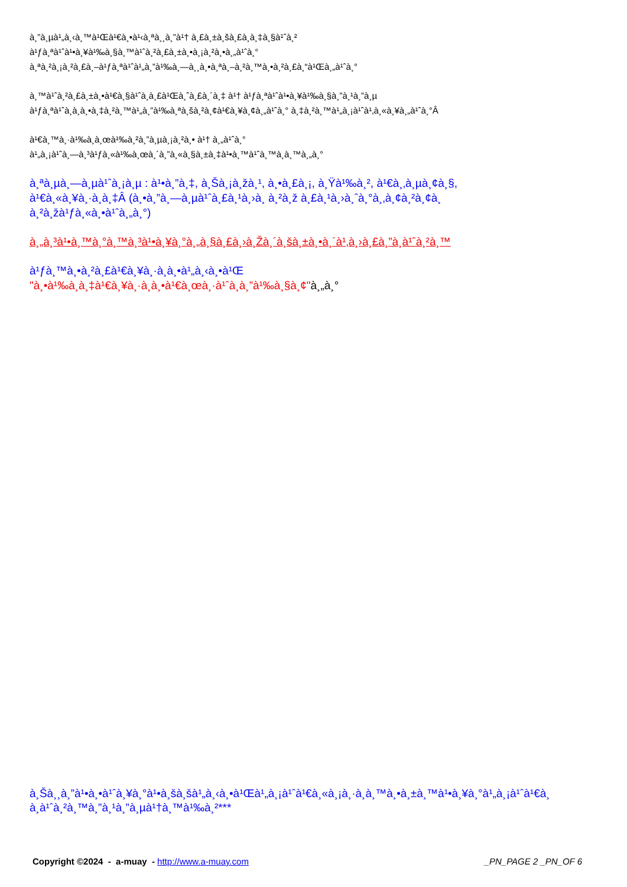à¸”à¸µà¹„à¸‹à¸™à¹Œà¹€à¸•à¹‹à¸ªà¸¸à¸”à¹† à¸£à¸±à¸šà¸£à¸­à¸‡à¸§à¹ˆà¸²
à¹ƒà¸ªà¹ˆà¹•à¸¥à¹‰à¸§à¸™à¹ˆà¸²à¸£à¸±à¸•à¸¡à¸²à¸•à¸„à¹ˆà¸°
à¸ªà¸²à¸¡à¸²à¸£à¸–à¹ƒà¸ªà¹ˆà¹„à¸”à¹‰à¸—à¸¸à¸•à¸ªà¸–à¸²à¸™à¸•à¸²à¸£à¸“à¹Œà¸„à¹ˆà¸°
à¸™à¹ˆà¸²à¸£à¸±à¸•à¹€à¸§à¹ˆà¸­à¸£à¹Œà¸ˆà¸£à¸´à¸‡ à¹† à¹ƒà¸ªà¹ˆà¹•à¸¥à¹‰à¸§à¸”à¸¹à¸”à¸µ
à¹ƒà¸ªà¹ˆà¸­à¸­à¸•à¸‡à¸²à¸™à¹„à¸”à¹‰à¸ªà¸šà¸²à¸¢à¹€à¸¥à¸¢à¸„à¹ˆà¸° à¸‡à¸²à¸™à¹„à¸¡à¹ˆà¹‚à¸«à¸¥à¸„à¹ˆà¸°Â
à¹€à¸™à¸·à¹‰à¸­à¸œà¹‰à¸²à¸”à¸µà¸¡à¸²à¸• à¹† à¸„à¹ˆà¸°
à¹„à¸¡à¹ˆà¸—à¸³à¹ƒà¸«à¹‰à¸œà¸´à¸”à¸«à¸§à¸±à¸‡à¹•à¸™à¹ˆà¸™à¸­à¸™à¸„à¸°
à¸ªà¸µà¸—à¸µà¹ˆà¸¡à¸µ : à¹•à¸”à¸‡, à¸Šà¸¡à¸žà¸¹, à¸•à¸£à¸¡, à¸Ÿà¹‰à¸², à¹€à¸‚à¸µà¸¢à¸§,
à¹€à¸«à¸¥à¸·à¸­à¸‡Â (à¸•à¸”à¸—à¸µà¹ˆà¸£à¸¹à¸›à¸ à¸²à¸ž à¸£à¸¹à¸›à¸ˆà¸°à¸‚à¸¢à¸²à¸¢à¸
à¸²à¸žà¹ƒà¸«à¸•à¹ˆà¸„à¸°)
à¸„à¸³à¹•à¸™à¸°à¸™à¸³à¹•à¸¥à¸°à¸„à¸§à¸£à¸›à¸Žà¸´à¸šà¸±à¸•à¸´à¹‚à¸›à¸£à¸”à¸­à¹ˆà¸²à¸™
à¹ƒà¸™à¸•à¸²à¸£à¹€à¸¥à¸·à¸­à¸•à¹„à¸‹à¸•à¹Œ
"à¸•à¹‰à¸­à¸‡à¹€à¸¥à¸·à¸­à¸•à¹€à¸œà¸·à¹ˆà¸­à¸”à¹‰à¸§à¸¢"à¸„à¸°
à¸Šà¸¸à¸”à¹•à¸•à¹ˆà¸¥à¸°à¹•à¸šà¸šà¹„à¸‹à¸•à¹Œà¹„à¸¡à¹ˆà¹€à¸«à¸¡à¸·à¸­à¸™à¸•à¸±à¸™à¹•à¸¥à¸°à¹„à¸¡à¹ˆà¹€à¸­
à¸­à¹ˆà¸²à¸™à¸”à¸¹à¸”à¸µà¹†à¸™à¹‰à¸²***
Copyright ©2024 - a-muay - http://www.a-muay.com _PN_PAGE 2 _PN_OF 6